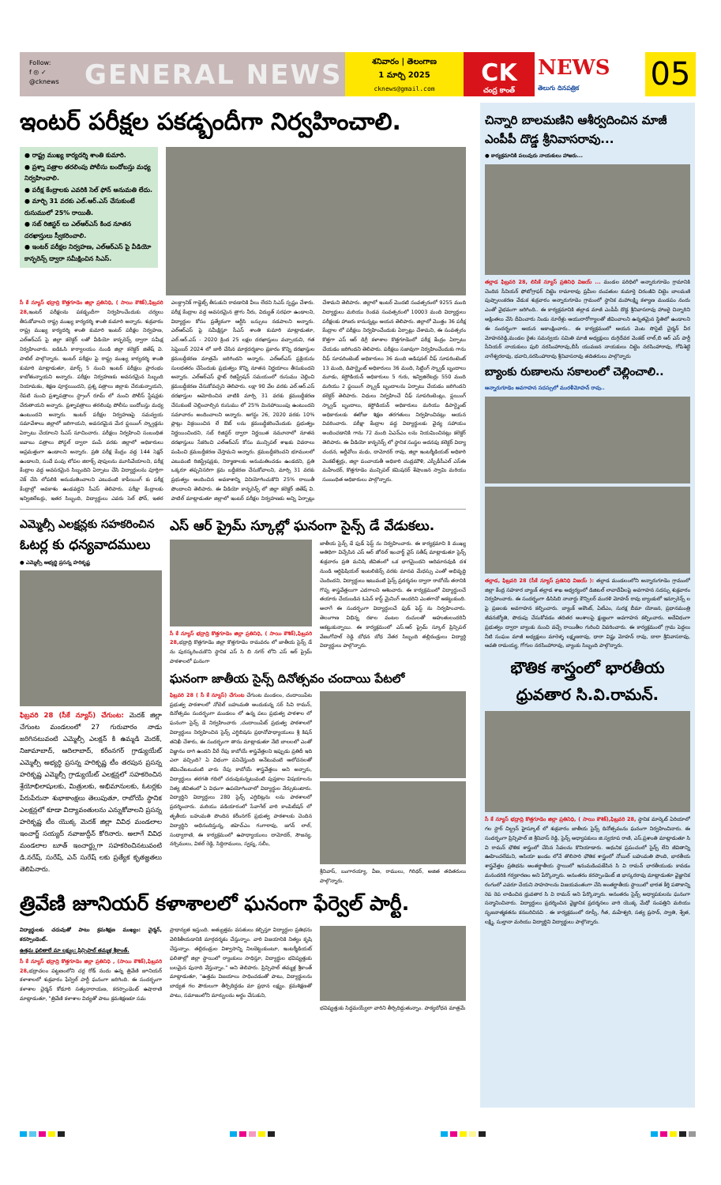Follow:
f ◎ ✓
@cknews
GENERAL NEWS
శనివారం | తెలంగాణ
1 మార్చి 2025
cknews@gmail.com
CK
చంద్ర కాంత్
NEWS
తెలుగు దినపత్రిక
05
ఇంటర్ పరీక్షల పకడ్బందీగా నిర్వహించాలి.
● రాష్ట్ర ముఖ్య కార్యదర్శి శాంతి కుమారి.
● ప్రశ్నా పత్రాల తరలింపు పోలీసు బందోబస్తు మధ్య నిర్వహించాలి.
● పరీక్ష కేంద్రాలకు ఎవరికి సెల్ ఫోన్ అనుమతి లేదు.
● మార్చి 31 వరకు ఎల్.ఆర్.ఎస్ చేసుకుంటే రుసుములో 25% రాయితీ.
● సబ్ రిజిస్టర్ లు ఎల్ఆర్ఎస్ కింద నూతన దరఖాస్తులు స్వీకరించాలి.
● ఇంటర్ పరీక్షల నిర్వహణ, ఎల్ఆర్ఎస్ పై వీడియో కాన్ఫరెన్స్ ద్వారా సమీక్షించిన సిఎస్.
సీ కే న్యూస్ భద్రాద్రి కొత్తగూడెం జిల్లా ప్రతినిధి, ( సాయి కౌశిక్),ఫిబ్రవరి 28, ఇంటర్ పరీక్షలను పకడ్బందీగా నిర్వహించేందుకు చర్యలు తీసుకోవాలని రాష్ట్ర ముఖ్య కార్యదర్శి శాంతి కుమారి అన్నారు. శుక్రవారం రాష్ట్ర ముఖ్య కార్యదర్శి శాంతి కుమారి ఇంటర్ పరీక్షల నిర్వహణ, ఎల్ఆర్ఎస్ పై జిల్లా కలెక్టర్ లతో వీడియో కాన్ఫరెన్స్ ద్వారా సమీక్ష నిర్వహించారు. ఐడిఓసి కార్యాలయం నుండి జిల్లా కలెక్టర్ జితేష్ వి. పాటిల్ పాల్గొన్నారు. ఇంటర్ పరీక్షల పై రాష్ట్ర ముఖ్య కార్యదర్శి శాంతి కుమారి మాట్లాడుతూ, మార్చ్ 5 నుంచి ఇంటర్ పరీక్షలు ప్రారంభం కాబోతున్నాయని అన్నారు. పరీక్షల నిర్వహణకు అవసరమైన సిబ్బంది నియామకం, శిక్షణ పూర్తయిందని, ప్రశ్న పత్రాలు జిల్లాకు చేరుకున్నాయని, రేపటి నుంచి ప్రశ్నాపత్రాలు స్ట్రాంగ్ రూమ్ లో నుంచి పోలీస్ స్టేషన్లకు చేరుతాయని అన్నారు. ప్రశ్నాపత్రాలు తరలింపు పోలీసు బందోబస్తు మధ్య ఉంటుందని అన్నారు. ఇంటర్ పరీక్షల నిర్వహణపై సమన్వయ సమావేశాలు జిల్లాలో జరిగాయని, అవసరమైన మేర ఫ్లయింగ్ స్క్వాడ్లను ఏర్పాటు చేయాలని సీఎస్ సూచించారు. పరీక్షలు నిర్వహించి సంబంధిత జవాబు పత్రాలు పోస్టల్ ద్వారా పంపే వరకు జిల్లాలో అధికారులు అప్రమత్తంగా ఉండాలని అన్నారు. ప్రతి పరీక్ష కేంద్రం వద్ద 144 సెక్షన్ ఉండాలని, సందే పంపు లోపల జిరాక్స్ షాపులను మూసివేయాలని, పరీక్ష కేంద్రాల వద్ద అవసరమైన సిబ్బందిని ఏర్పాటు చేసి విద్యార్థులను పూర్తిగా చెక్ చేసి లోపలికి అనుమతించాలని ఎటువంటి కాపీయింగ్ కు పరీక్ష కేంద్రాల్లో అవకాశం ఉండవద్దని సీఎస్ తెలిపారు. పరీక్షా కేంద్రాలకు ఇన్విజిలేటర్లు, ఇతర సిబ్బంది, విద్యార్థులు ఎవరు సెల్ ఫోన్, ఇతర ఎలక్ట్రానిక్ గాడ్జెట్స్ తీసుకుని రావడానికి వీలు లేదని సిఎస్ స్పష్టం చేశారు. పరీక్ష కేంద్రాల వద్ద అవసరమైన త్రాగు నీరు, విద్యుత్ సరఫరా ఉండాలని, విద్యార్థుల కోసం ప్రత్యేకంగా ఆర్టీసి బస్సులు నడపాలని అన్నారు. ఎల్ఆర్ఎస్ పై సమీక్షిస్తూ సీఎస్ శాంతి కుమారి మాట్లాడుతూ, ఎల్.ఆర్.ఎస్ - 2020 క్రింద 25 లక్షల దరఖాస్తులు వచ్చాయని, గత సెప్టెంబర్ 2024 లో జారీ చేసిన మార్గదర్శకాల ప్రకారం కొన్ని దరఖాస్తుల క్రమబద్ధీకరణ మాత్రమే జరిగిందని అన్నారు. ఎల్ఆర్ఎస్ ప్రక్రియను సులభతరం చేసేందుకు ప్రభుత్వం కొన్ని నూతన నిర్ణయాలు తీసుకుందని అన్నారు. ఎల్ఆర్ఎస్ ప్లాట్ రిజిస్ట్రేషన్ సమయంలో రుసుము చెల్లించి క్రమబద్ధీకరణ చేసుకోవచ్చని తెలిపారు. లక్షా 90 వేల వరకు ఎల్.ఆర్.ఎస్ దరఖాస్తుల ఆమోదించిన వాటికి మార్చి 31 వరకు క్రమబద్ధీకరణ చేసుకుంటే చెల్లించాల్సిన రుసుము లో 25% మినహాయింపు ఉంటుందని సమాచారం అందించాలని అన్నారు. ఆగస్టు 26, 2020 వరకు 10% ప్లాట్లు విక్రయించిన లే ఔట్ లను క్రమబద్ధీకరించేందుకు ప్రభుత్వం నిర్ణయించిందని, సబ్ రిజిస్టర్ ద్వారా నిర్ణయిత నమూనాలో నూతన దరఖాస్తులు సేకరించి ఎల్ఆర్ఎస్ కోసం మున్సిపల్ శాఖకు వివరాలు పంపించి క్రమబద్దీకరణ చేస్తామని అన్నారు. క్రమబద్దీకరించని భూములలో ఎటువంటి రిజిస్ట్రేషన్లకు, నిర్మాణాలకు అనుమతించడం ఉండదని, ప్రతి ఒక్కరూ తప్పనిసరిగా క్రమ బద్ధీకరణ చేసుకోవాలని, మార్చి 31 వరకు ప్రభుత్వం అందించిన అవకాశాన్ని వినియోగించుకొని 25% రాయితీ పొందాలని తెలిపారు. ఈ వీడియో కాన్ఫరెన్స్ లో జిల్లా కలెక్టర్ జితేష్ వి. పాటిల్ మాట్లాడుతూ జిల్లాలో ఇంటర్ పరీక్షల నిర్వహణకు అన్ని ఏర్పాట్లు చేశామని తెలిపారు. జిల్లాలో ఇంటర్ మొదటి సంవత్సరంలో 9255 మంది విద్యార్థులు మరియు రెండవ సంవత్సరంలో 10003 మంది విద్యార్థులు పరీక్షలకు హాజరు కానున్నట్లు ఆయన తెలిపారు. జిల్లాలో మొత్తం 36 పరీక్ష కేంద్రాల లో పరీక్షలు నిర్వహించేందుకు ఏర్పాట్లు చేశామని, ఈ సంవత్సరం కొత్తగా ఎస్ ఆర్ డిగ్రీ కళాశాల కొత్తగూడెంలో పరీక్ష కేంద్రం ఏర్పాటు చేయడం జరిగిందని తెలిపారు. పరీక్షలు సజావుగా నిర్వహించేందుకు గాను చీఫ్ సూపరింటెంట్ అధికారులు 36 మంది అడిషనల్ చీఫ్ సూపరింటెంట్ 13 మంది, డిపార్ట్మెంట్ అధికారులు 36 మంది, సిట్టింగ్ స్క్వాడ్ బృందాలు మూడు, కస్టోడియన్ అధికారులు 5 గురు, ఇన్విజిలేటర్లు 550 మంది మరియు 2 ఫ్లయింగ్ స్క్వాడ్ బృందాలను ఏర్పాటు చేయడం జరిగిందని కలెక్టర్ తెలిపారు. విధులు నిర్వహించే చీఫ్ సూపరింటెంట్లు, ఫ్లయింగ్ స్క్వాడ్ బృందాలు, కస్టోడియన్ అధికారులు మరియు డిపార్ట్మెంట్ అధికారులకు ఈరోజు శిక్షణ తరగతులు నిర్వహించినట్లు ఆయన వివరించారు. పరీక్షా కేంద్రాల వద్ద విద్యార్థులకు వైద్య సహాయం అందించడానికి గాను 72 మంది ఏఎన్ఎం లను నియమించినట్లు కలెక్టర్ తెలిపారు. ఈ వీడియో కాన్ఫరెన్స్ లో స్థానిక సంస్థల అదనపు కలెక్టర్ విద్యా చందన, ఆర్డీవోలు మధు, దామోదర్ రావు, జిల్లా ఇంటర్మీడియట్ అధికారి వెంకటేశ్వర్లు, జిల్లా పంచాయతీ అధికారి చంద్రమౌళి, ఎస్పీడీసీఎల్ ఎస్ఈ మహేందర్, కొత్తగూడెం మున్సిపల్ కమిషనర్ శేషాంజన స్వామి మరియు సంబంధిత అధికారులు పాల్గొన్నారు.
ఎమ్మెల్సీ ఎలక్షన్లకు సహకరించిన
ఓటర్ల కు ధన్యవాదములు
● ఎమ్మెల్సీ అభ్యర్థి ప్రసన్న హరికృష్ణ
ఫిబ్రవరి 28 (సీకే న్యూస్) చేగుంట: మెదక్ జిల్లా చేగుంట మండలంలో 27 గురువారం నాడు జరిగినటువంటి ఎమ్మెల్సీ ఎలక్షన్ కి ఉమ్మడి మెదక్, నిజామాబాద్, ఆదిలాబాద్, కరీంనగర్ గ్రాడ్యుయేట్ ఎమ్మెల్సీ అభ్యర్థి ప్రసన్న హరికృష్ణ టీం తరపున ప్రసన్న హరికృష్ణ ఎమ్మెల్సీ గ్రాడ్యుయేట్ ఎలక్షన్లలో సహకరించిన శ్రేయోభిలాషులకు, మిత్రులకు, అభిమానులకు, ఓటర్లకు పేరుపేరునా శుభాకాంక్షలు తెలుపుతూ, రాబోయే స్థానిక ఎలక్షన్లలో కూడా విద్యావంతులను ఎన్నుకోవాలని ప్రసన్న హరికృష్ణ టీం యొక్క మెదక్ జిల్లా వివిధ మండలాల ఇంచార్జ్ సయ్యద్ నవాజుద్దీన్ కోరినారు. అలాగే వివిధ మండలాల బూత్ ఇంచార్జ్లుగా సహకరించినటువంటి డి.నరేష్, సురేష్, ఎన్ సురేష్ లకు ప్రత్యేక కృతజ్ఞతలు తెలిపినారు.
ఎస్ ఆర్ ప్రైమ్ స్కూల్లో ఘనంగా సైన్స్ డే వేడుకలు.
సీ కే న్యూస్ భద్రాద్రి కొత్తగూడెం జిల్లా ప్రతినిధి, ( సాయి కౌశిక్),ఫిబ్రవరి 28, భద్రాద్రి కొత్తగూడెం జిల్లా కొత్తగూడెం రామవరం లో జాతీయ సైన్స్ డే ను పురస్కరించుకొని స్థానిక ఎస్ సి బి నగర్ లోని ఎస్ ఆర్ ప్రైమ్ పాఠశాలలో ఘనంగా
జాతీయ సైన్స్ డే ఫుడ్ ఫెస్ట్ ను నిర్వహించారు. ఈ కార్యక్రమాని కి ముఖ్య అతిథిగా విచ్చేసిన ఎస్ ఆర్ జోనల్ ఇంచార్జ్ వైస్ సతీష్ మాట్లాడుతూ సైన్స్ శుక్రవారం ప్రతి మనిషి జీవితంలో ఒక భాగమైందని ఆదిమానవుడి దశ నుండి ఆర్టిఫిషియల్ ఇంటలిజెన్స్ వరకు మానవ మేధస్సు ఎంతో అభివృద్ధి చెందిందని, విద్యార్థులు ఇటువంటి సైన్స్ ప్రదర్శనల ద్వారా రాబోయే తరానికి గొప్ప శాస్త్రవేత్తలుగా ఎదగాలని ఆశించారు. ఈ కార్యక్రమంలో విద్యార్థులచే తయారు చేయబడిన ఓపెన్ కాస్ట్ మైనింగ్ అందరిని ఎంతగానో ఆకట్టుకుంది. అలాగే ఈ సందర్భంగా విద్యార్థులచే ఫుడ్ ఫెస్ట్ ను నిర్వహించారు. తెలంగాణ విభిన్న రకాల వంటల రుచులతో ఆహుతులందరినీ ఆకట్టుకున్నాయి. ఈ కార్యక్రమంలో ఎస్.ఆర్ ప్రైమ్ స్కూల్ ప్రిన్సిపల్ వేణుగోపాల్ రెడ్డి బోధన బోధ నేతర సిబ్బంది తల్లిదండ్రులు విద్యార్థి విద్యార్థులు పాల్గొన్నారు.
ఘనంగా జాతీయ సైన్స్ దినోత్సవం చందాయి పేటలో
ఫిబ్రవరి 28 ( సీ కే న్యూస్) చేగుంట చేగుంట మండలం, చందాయిపేట ప్రభుత్వ పాఠశాలలో నోబెల్ బహుమతి అందుకున్న సర్ సివి రామన్, దినోత్సవం సందర్భంగా మండలం లో ఉన్న పలు ప్రభుత్వ పాఠశాల లో ఘనంగా సైన్స్ డే నిర్వహించారు ,చందాయిపేట్ ప్రభుత్వ పాఠశాలలో విద్యార్థులు నిర్వహించిన సైన్స్ ఎగ్జిబిషను ప్రధానోపాధ్యాయులు శ్రీ కిషన్ తనిఖీ చేశారు, ఈ సందర్భంగా తాను మాట్లాడుతూ నేటి బాలలలో ఎంతో విజ్ఞానం దాగి ఉందని వీరే రేపు కాబోయే శాస్త్రవేత్తలని ఇప్పుడు ప్రతిదీ ఇది ఎలా వచ్చింది? ఏ విధంగా పనిచేస్తుంది అనేటువంటి ఆలోచనలతో జీవించేటటువంటి వారు రేపు కాబోయే శాస్త్రవేత్తలు అని అన్నారు, విద్యార్థులు తరగతి గదిలో చదువుకున్నటువంటి పుస్తకాల విషయాలను నిత్య జీవితంలో ఏ విధంగా ఉపయోగించాలో విద్యార్థుల నేర్చుకుంటారు. విద్యార్థిని విద్యార్థులు 280 సైన్స్ ఎగ్జిబిట్లను లను పాఠశాలలో ప్రదర్శించారు. మరియు వడియారంలో సేవాగేల్ వారి కాంపిటీషన్ లో తృతీయ బహుమతి పొందిన కరీంనగర్ ప్రభుత్వ పాఠశాలకు చెందిన విద్యార్థిని అభినందిస్తున్న, జిహెచ్ఎం గంగారావు, జగన్ లాల్, సంధ్యారాణి, ఈ కార్యక్రమంలో ఉపాధ్యాయులు దామోదర్, సౌజన్య, నర్సిములు, విఠల్ రెడ్డి, సిద్దిరాములు, స్వప్న, సలీం,
శ్రీనివాస్, బంగారయ్యా, వీణ, రాములు, గిరిధర్, అజిత తదితరులు పాల్గొన్నారు.
త్రివేణి జూనియర్ కళాశాలలో ఘనంగా ఫేర్వెల్ పార్టీ.
విద్యార్థులకు చదువుతో పాటు క్రమశిక్షణ ముఖ్యం: చైర్మన్, కరస్పాండెంట్.
ఉత్తమ ఫలితాలే మా లక్ష్యం: ప్రిన్సిపాల్ తమ్మళ్ల శ్రీకాంత్.
సీ కే న్యూస్ భద్రాద్రి కొత్తగూడెం జిల్లా ప్రతినిధి , (సాయి కౌశిక్),ఫిబ్రవరి 28, భద్రాచలం పట్టణంలోని చర్ల రోడ్ నందు ఉన్న త్రివేణి జూనియర్ కళాశాలలో శుక్రవారం ఫేర్వెల్ పార్టీ ఘనంగా జరిగింది. ఈ సందర్భంగా కళాశాల చైర్మన్ కోడూరి సత్యనారాయణ, కరస్పాండెంట్ ఉషారాణి మాట్లాడుతూ, "త్రివేణి కళాశాల విద్యతో పాటు క్రమశిక్షణకూ సమ
ప్రాధాన్యత ఇస్తుంది. అత్యుత్తమ వసతులు కల్పిస్తూ విద్యార్థుల ప్రతిభను వెలికితీయడానికి మార్గదర్శకం చేస్తున్నాం. వారి విజయానికి నిత్యం కృషి చేస్తున్నాం. తల్లిదండ్రుల విశ్వాసాన్ని నిలబెట్టుకుంటూ, ఇంటర్మీడియట్ ఫలితాల్లో జిల్లా స్థాయిలో ర్యాంకులు సాధిస్తూ, విద్యార్థుల భవిష్యత్తుకు బలమైన పునాది వేస్తున్నాం." అని తెలిపారు. ప్రిన్సిపాల్ తమ్మళ్ల శ్రీకాంత్ మాట్లాడుతూ, "ఉత్తమ విజయాలు సాధించడంతో పాటు, విద్యార్థులను బాధ్యత గల పౌరులుగా తీర్చిదిద్దడం మా ప్రధాన లక్ష్యం. క్రమశిక్షణతో పాటు, సమాజంలోని మార్పులను అర్థం చేసుకుని,
భవిష్యత్తుకు సిద్ధమయ్యేలా వారిని తీర్చిదిద్దుతున్నాం. పాఠ్యబోధన మాత్రమే
చిన్నారి బాలమణిని ఆశీర్వదించిన మాజీ ఎంపీపీ దొడ్డ శ్రీనివాసరావు...
● కార్యక్రమానికి పలువురు నాయకులు హాజరు...
తల్లాడ ఫిబ్రవరి 28, లిసికే న్యూస్ ప్రతినిధి విజయ్ ... మండల పరిధిలో అన్నారుగూడెం గ్రామానికి చెందిన సీనియర్ ఫోటోగ్రాఫర్ చిట్టెం రామారావు ప్రమీల దంపతుల కుమార్తె చిరంజీవి చిట్టెం బాలమణి పుష్పాలంకరణ వేడుక శుక్రవారం అన్నారుగూడెం గ్రామంలో స్థానిక మహాలక్ష్మి కళ్యాణ మండపం నందు ఎంతో వైభవంగా జరిగింది.. ఈ కార్యక్రమానికి తల్లాడ మాజీ ఎంపీపీ దొడ్డ శ్రీనివాసరావు హాజరై చిన్నారిని అక్షింతలు వేసి దీవించారు నిండు నూరేళ్లు ఆయురారోగ్యాలతో జీవించాలని ఉన్నతమైన స్థితిలో ఉండాలని ఈ సందర్భంగా ఆయన ఆకాంక్షించారు.. ఈ కార్యక్రమంలో ఆయన వెంట సొసైటీ చైర్మన్ వీర మోహనరెడ్డి,మండల రైతు సమన్వయ సమితి మాజీ అధ్యక్షులు దుగ్గిదేవర వెంకట్ లాల్,బి ఆర్ ఎస్ పార్టీ సీనియర్ నాయకులు పులి నరసింహారావు,బీసీ యువజన నాయకులు చిట్టెం నరసింహారావు, గోపిశెట్టి నాగేశ్వరరావు, భవాని,నరసింహారావు శ్రీనివాసరావు తదితరులు పాల్గొన్నారు
బ్యాంకు రుణాలను సకాలంలో చెల్లించాలి..
అన్నారుగూడెం అవగాహన సదస్సులో మురళీమోహన్ రావు..
తల్లాడ, ఫిబ్రవరి 28 (సీకే న్యూస్ ప్రతినిధి విజయ్ ): తల్లాడ మండలంలోని అన్నారుగూడెం గ్రామంలో జిల్లా కేంద్ర సహకార బ్యాంక్ తల్లాడ శాఖ ఆధ్వర్యంలో డిజిటల్ లావాదేవీలపై అవగాహన సదస్సు శుక్రవారం నిర్వహించారు. ఈ సందర్భంగా డిసిసిబి నాబార్డు కౌన్సిలర్ మురళి మోహన్ రావు బ్యాంకులో ఇన్సూరెన్స్ ల పై ప్రజలకు అవగాహన కల్పించారు. బ్యాంక్ అకౌంట్, ఏటీఎం, సురక్ష బీమా యోజన, ప్రధానమంత్రి జీవనజ్యోతి, పొదుపు చేసుకోవడం తదితర అంశాలపై క్షుణ్ణంగా అవగాహన కల్పించారు. అదేవిధంగా ప్రభుత్వం ద్వారా బ్యాంకు నుంచి వచ్చే రాయితీల గురించి వివరించారు. ఈ కార్యక్రమంలో గ్రామ పెద్దలు నీటి సంఘం మాజీ అధ్యక్షులు మారెళ్ళ లక్ష్మణరావు, ధారా విష్ణు మోహన్ రావు, దారా శ్రీనివాసరావు, ఆవతి రామయ్య, గోగుల నరసింహారావు, బ్యాంకు సిబ్బంది పాల్గొన్నారు.
భౌతిక శాస్త్రంలో భారతీయ ధ్రువతార సి.వి.రామన్.
సీ కే న్యూస్ భద్రాద్రి కొత్తగూడెం జిల్లా ప్రతినిధి, ( సాయి కౌశిక్),ఫిబ్రవరి 28, స్థానిక మార్కెట్ ఏరియాలో గల స్టార్ చిల్డ్రన్ హైస్కూల్ లో శుక్రవారం జాతీయ సైన్స్ దినోత్సవంను ఘనంగా నిర్వహించినారు. ఈ సందర్భంగా ప్రిన్సిపాల్ జి శ్రీనివాస్ రెడ్డి, సైన్స్ అధ్యాపకులు జి.స్వరూప రాణి, ఎస్.ప్రశాంతి మాట్లాడుతూ సి వి రామన్ భౌతిక శాస్త్రంలో చేసిన సేవలను కొనియాడారు. ఆధునిక ప్రపంచంలో సైన్స్ లేని జీవితాన్ని ఊహించలేమని, ఆసియా ఖండం లోనే తొలిసారి భౌతిక శాస్త్రంలో నోబుల్ బహుమతి పొంది, భారతీయ శాస్త్రవేత్తల ప్రతిభను అంతర్జాతీయ స్థాయిలో ఇనుమడింపజేసిన సి వి రామన్ భారతీయుడు కావడం మనందరికి గర్వకారణం అని పేర్కొన్నారు. అనంతరం కరస్పాండెంట్ జి భాస్కరరావు మాట్లాడుతూ వైజ్ఞానిక రంగంలో ఎవరూ చేయని సాహసాలను విజయవంతంగా చేసి అంతర్జాతీయ స్థాయిలో భారత కీర్తి పతాకాన్ని రెప రెప లాడించిన ధ్రువతార సి వి రామన్ అని పేర్కొన్నారు. అనంతరం సైన్స్ అధ్యాపకులను ఘనంగా సన్మానించినారు. విద్యార్థులు ప్రదర్శించిన వైజ్ఞానిక ప్రదర్శనలు వారి యొక్క మేధో సంపత్తిని మరియు సృజనాత్మకతను కనబరిచినవి . ఈ కార్యక్రమంలో రూప్సీ, గీత, మహేశ్వరి, సత్య ప్రసాద్, స్వాతి, శ్వేత, లక్ష్మి, సుల్తానా మరియు విద్యార్థిని విద్యార్థులు పాల్గొన్నారు.